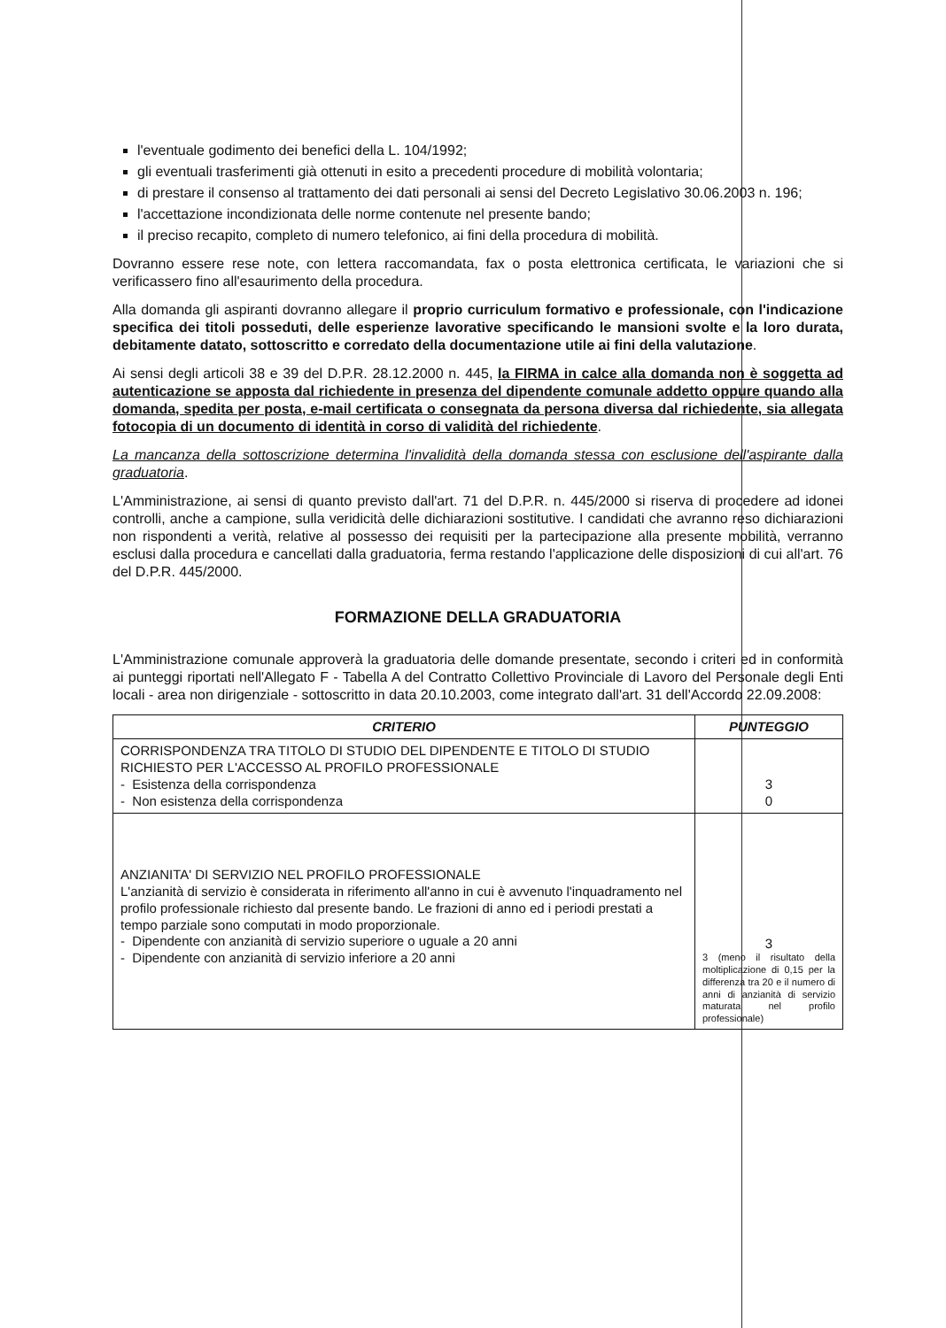l'eventuale godimento dei benefici della L. 104/1992;
gli eventuali trasferimenti già ottenuti in esito a precedenti procedure di mobilità volontaria;
di prestare il consenso al trattamento dei dati personali ai sensi del Decreto Legislativo 30.06.2003 n. 196;
l'accettazione incondizionata delle norme contenute nel presente bando;
il preciso recapito, completo di numero telefonico, ai fini della procedura di mobilità.
Dovranno essere rese note, con lettera raccomandata, fax o posta elettronica certificata, le variazioni che si verificassero fino all'esaurimento della procedura.
Alla domanda gli aspiranti dovranno allegare il proprio curriculum formativo e professionale, con l'indicazione specifica dei titoli posseduti, delle esperienze lavorative specificando le mansioni svolte e la loro durata, debitamente datato, sottoscritto e corredato della documentazione utile ai fini della valutazione.
Ai sensi degli articoli 38 e 39 del D.P.R. 28.12.2000 n. 445, la FIRMA in calce alla domanda non è soggetta ad autenticazione se apposta dal richiedente in presenza del dipendente comunale addetto oppure quando alla domanda, spedita per posta, e-mail certificata o consegnata da persona diversa dal richiedente, sia allegata fotocopia di un documento di identità in corso di validità del richiedente.
La mancanza della sottoscrizione determina l'invalidità della domanda stessa con esclusione dell'aspirante dalla graduatoria.
L'Amministrazione, ai sensi di quanto previsto dall'art. 71 del D.P.R. n. 445/2000 si riserva di procedere ad idonei controlli, anche a campione, sulla veridicità delle dichiarazioni sostitutive. I candidati che avranno reso dichiarazioni non rispondenti a verità, relative al possesso dei requisiti per la partecipazione alla presente mobilità, verranno esclusi dalla procedura e cancellati dalla graduatoria, ferma restando l'applicazione delle disposizioni di cui all'art. 76 del D.P.R. 445/2000.
FORMAZIONE DELLA GRADUATORIA
L'Amministrazione comunale approverà la graduatoria delle domande presentate, secondo i criteri ed in conformità ai punteggi riportati nell'Allegato F - Tabella A del Contratto Collettivo Provinciale di Lavoro del Personale degli Enti locali - area non dirigenziale - sottoscritto in data 20.10.2003, come integrato dall'art. 31 dell'Accordo 22.09.2008:
| CRITERIO | PUNTEGGIO |
| --- | --- |
| CORRISPONDENZA TRA TITOLO DI STUDIO DEL DIPENDENTE E TITOLO DI STUDIO RICHIESTO PER L'ACCESSO AL PROFILO PROFESSIONALE - Esistenza della corrispondenza - Non esistenza della corrispondenza | 3 0 |
| ANZIANITA' DI SERVIZIO NEL PROFILO PROFESSIONALE L'anzianità di servizio è considerata in riferimento all'anno in cui è avvenuto l'inquadramento nel profilo professionale richiesto dal presente bando. Le frazioni di anno ed i periodi prestati a tempo parziale sono computati in modo proporzionale. - Dipendente con anzianità di servizio superiore o uguale a 20 anni - Dipendente con anzianità di servizio inferiore a 20 anni | 3 3 (meno il risultato della moltiplicazione di 0,15 per la differenza tra 20 e il numero di anni di anzianità di servizio maturata nel profilo professionale) |